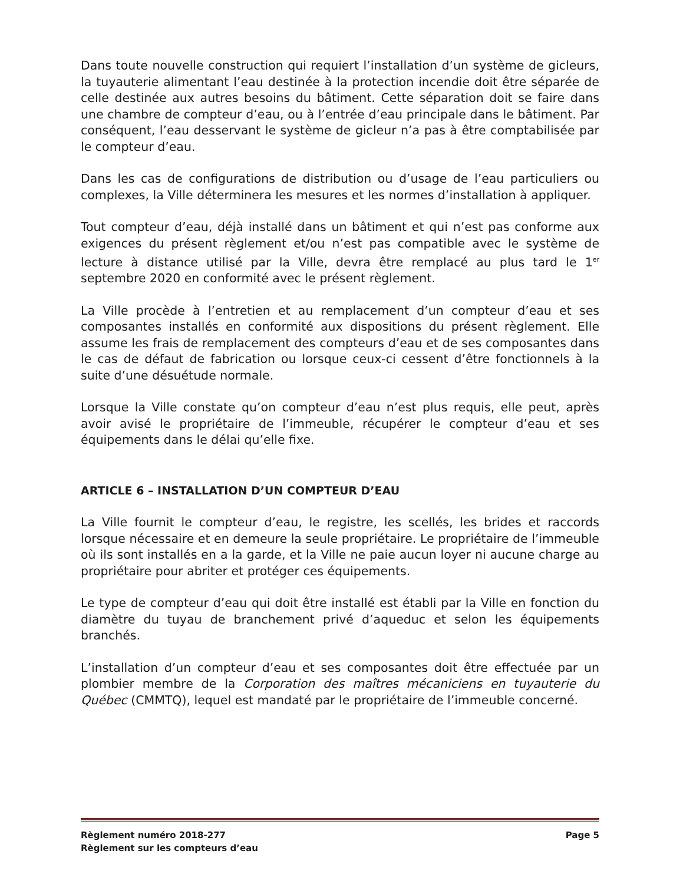Dans toute nouvelle construction qui requiert l’installation d’un système de gicleurs, la tuyauterie alimentant l’eau destinée à la protection incendie doit être séparée de celle destinée aux autres besoins du bâtiment. Cette séparation doit se faire dans une chambre de compteur d’eau, ou à l’entrée d’eau principale dans le bâtiment. Par conséquent, l’eau desservant le système de gicleur n’a pas à être comptabilisée par le compteur d’eau.
Dans les cas de configurations de distribution ou d’usage de l’eau particuliers ou complexes, la Ville déterminera les mesures et les normes d’installation à appliquer.
Tout compteur d’eau, déjà installé dans un bâtiment et qui n’est pas conforme aux exigences du présent règlement et/ou n’est pas compatible avec le système de lecture à distance utilisé par la Ville, devra être remplacé au plus tard le 1<sup>er</sup> septembre 2020 en conformité avec le présent règlement.
La Ville procède à l’entretien et au remplacement d’un compteur d’eau et ses composantes installés en conformité aux dispositions du présent règlement. Elle assume les frais de remplacement des compteurs d’eau et de ses composantes dans le cas de défaut de fabrication ou lorsque ceux-ci cessent d’être fonctionnels à la suite d’une désuétude normale.
Lorsque la Ville constate qu’on compteur d’eau n’est plus requis, elle peut, après avoir avisé le propriétaire de l’immeuble, récupérer le compteur d’eau et ses équipements dans le délai qu’elle fixe.
ARTICLE 6 – INSTALLATION D’UN COMPTEUR D’EAU
La Ville fournit le compteur d’eau, le registre, les scellés, les brides et raccords lorsque nécessaire et en demeure la seule propriétaire. Le propriétaire de l’immeuble où ils sont installés en a la garde, et la Ville ne paie aucun loyer ni aucune charge au propriétaire pour abriter et protéger ces équipements.
Le type de compteur d’eau qui doit être installé est établi par la Ville en fonction du diamètre du tuyau de branchement privé d’aqueduc et selon les équipements branchés.
L’installation d’un compteur d’eau et ses composantes doit être effectuée par un plombier membre de la Corporation des maîtres mécaniciens en tuyauterie du Québec (CMMTQ), lequel est mandaté par le propriétaire de l’immeuble concerné.
Règlement numéro 2018-277 Page 5
Règlement sur les compteurs d’eau